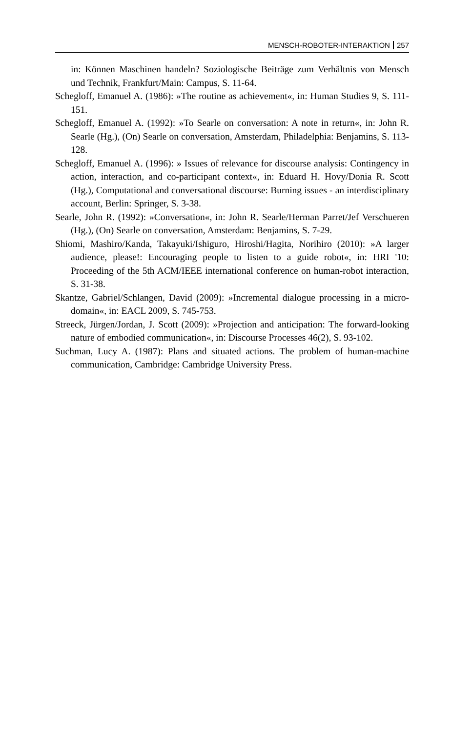MENSCH-ROBOTER-INTERAKTION 257
in: Können Maschinen handeln? Soziologische Beiträge zum Verhältnis von Mensch und Technik, Frankfurt/Main: Campus, S. 11-64.
Schegloff, Emanuel A. (1986): »The routine as achievement«, in: Human Studies 9, S. 111-151.
Schegloff, Emanuel A. (1992): »To Searle on conversation: A note in return«, in: John R. Searle (Hg.), (On) Searle on conversation, Amsterdam, Philadelphia: Benjamins, S. 113-128.
Schegloff, Emanuel A. (1996): » Issues of relevance for discourse analysis: Contingency in action, interaction, and co-participant context«, in: Eduard H. Hovy/Donia R. Scott (Hg.), Computational and conversational discourse: Burning issues - an interdisciplinary account, Berlin: Springer, S. 3-38.
Searle, John R. (1992): »Conversation«, in: John R. Searle/Herman Parret/Jef Verschueren (Hg.), (On) Searle on conversation, Amsterdam: Benjamins, S. 7-29.
Shiomi, Mashiro/Kanda, Takayuki/Ishiguro, Hiroshi/Hagita, Norihiro (2010): »A larger audience, please!: Encouraging people to listen to a guide robot«, in: HRI '10: Proceeding of the 5th ACM/IEEE international conference on human-robot interaction, S. 31-38.
Skantze, Gabriel/Schlangen, David (2009): »Incremental dialogue processing in a micro-domain«, in: EACL 2009, S. 745-753.
Streeck, Jürgen/Jordan, J. Scott (2009): »Projection and anticipation: The forward-looking nature of embodied communication«, in: Discourse Processes 46(2), S. 93-102.
Suchman, Lucy A. (1987): Plans and situated actions. The problem of human-machine communication, Cambridge: Cambridge University Press.